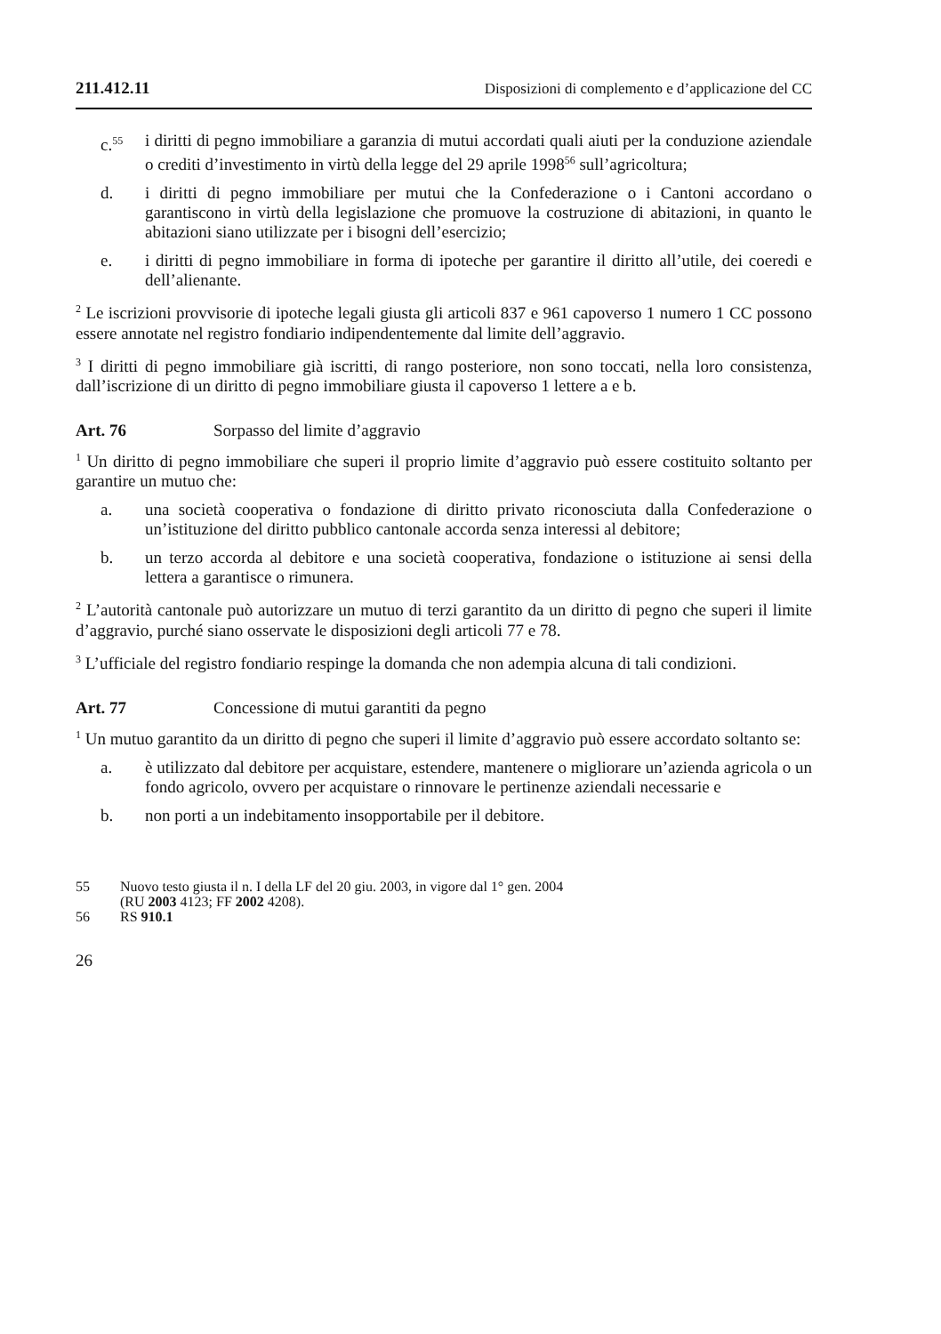211.412.11 Disposizioni di complemento e d’applicazione del CC
c.<sup>55</sup>
i diritti di pegno immobiliare a garanzia di mutui accordati quali aiuti per la conduzione aziendale o crediti d’investimento in virtù della legge del 29 aprile 1998<sup>56</sup> sull’agricoltura;
d. i diritti di pegno immobiliare per mutui che la Confederazione o i Cantoni accordano o garantiscono in virtù della legislazione che promuove la costruzione di abitazioni, in quanto le abitazioni siano utilizzate per i bisogni dell’esercizio;
e. i diritti di pegno immobiliare in forma di ipoteche per garantire il diritto all’utile, dei coeredi e dell’alienante.
<sup>2</sup> Le iscrizioni provvisorie di ipoteche legali giusta gli articoli 837 e 961 capoverso 1 numero 1 CC possono essere annotate nel registro fondiario indipendentemente dal limite dell’aggravio.
<sup>3</sup> I diritti di pegno immobiliare già iscritti, di rango posteriore, non sono toccati, nella loro consistenza, dall’iscrizione di un diritto di pegno immobiliare giusta il capoverso 1 lettere a e b.
Art. 76 Sorpasso del limite d’aggravio
<sup>1</sup> Un diritto di pegno immobiliare che superi il proprio limite d’aggravio può essere costituito soltanto per garantire un mutuo che:
a. una società cooperativa o fondazione di diritto privato riconosciuta dalla Confederazione o un’istituzione del diritto pubblico cantonale accorda senza interessi al debitore;
b. un terzo accorda al debitore e una società cooperativa, fondazione o istituzione ai sensi della lettera a garantisce o rimunera.
<sup>2</sup> L’autorità cantonale può autorizzare un mutuo di terzi garantito da un diritto di pegno che superi il limite d’aggravio, purché siano osservate le disposizioni degli articoli 77 e 78.
<sup>3</sup> L’ufficiale del registro fondiario respinge la domanda che non adempia alcuna di tali condizioni.
Art. 77 Concessione di mutui garantiti da pegno
<sup>1</sup> Un mutuo garantito da un diritto di pegno che superi il limite d’aggravio può essere accordato soltanto se:
a. è utilizzato dal debitore per acquistare, estendere, mantenere o migliorare un’azienda agricola o un fondo agricolo, ovvero per acquistare o rinnovare le pertinenze aziendali necessarie e
b. non porti a un indebitamento insopportabile per il debitore.
55 Nuovo testo giusta il n. I della LF del 20 giu. 2003, in vigore dal 1° gen. 2004
(RU 2003 4123; FF 2002 4208).
56 RS 910.1
26